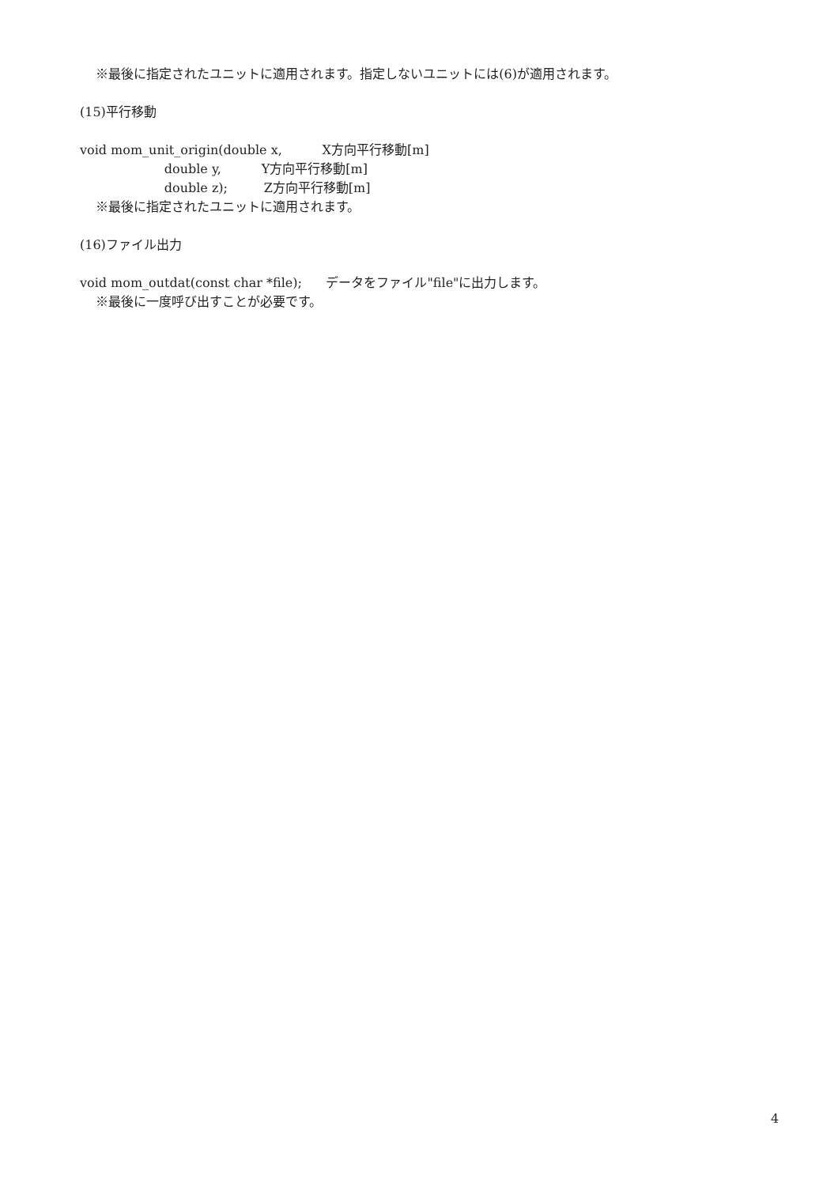※最後に指定されたユニットに適用されます。指定しないユニットには(6)が適用されます。
(15)平行移動
void mom_unit_origin(double x, X方向平行移動[m]
double y, Y方向平行移動[m]
double z); Z方向平行移動[m]
※最後に指定されたユニットに適用されます。
(16)ファイル出力
void mom_outdat(const char *file); データをファイル"file"に出力します。
※最後に一度呼び出すことが必要です。
4